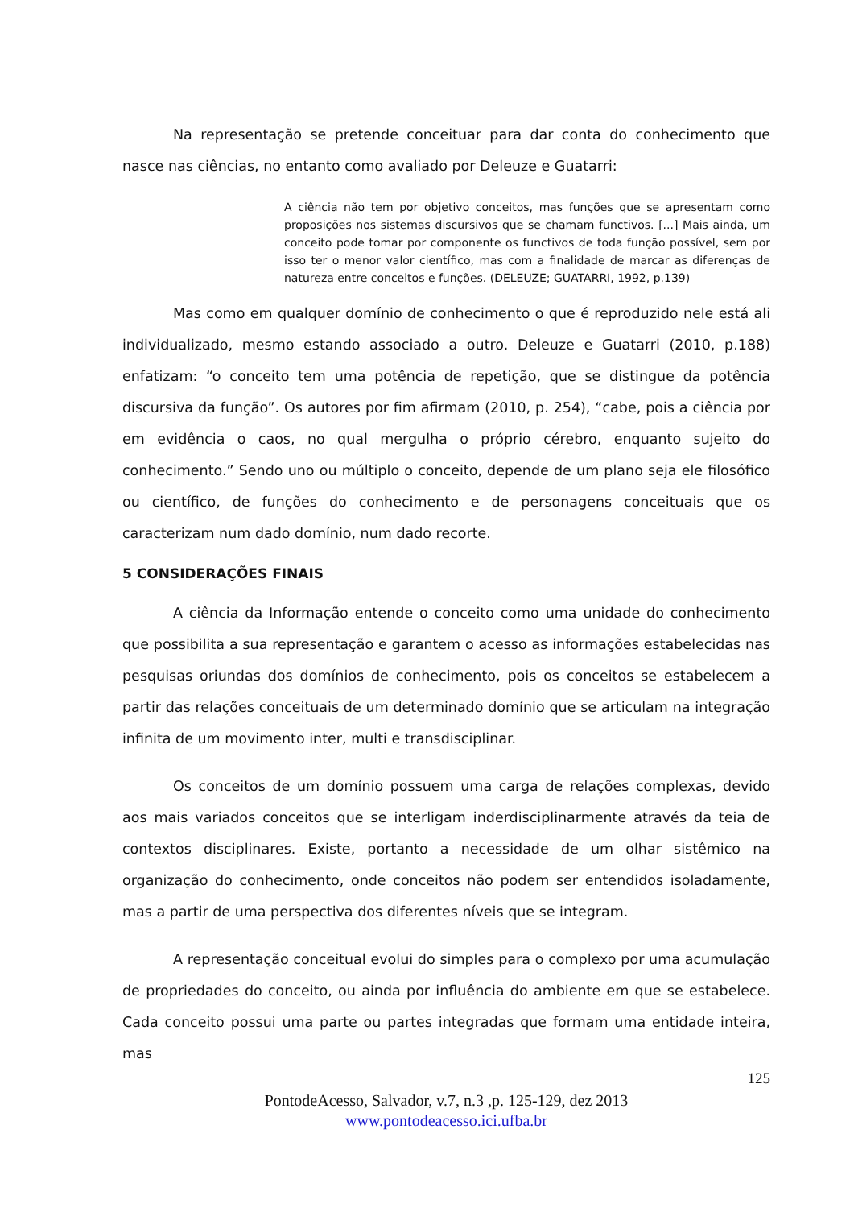Na representação se pretende conceituar para dar conta do conhecimento que nasce nas ciências, no entanto como avaliado por Deleuze e Guatarri:
A ciência não tem por objetivo conceitos, mas funções que se apresentam como proposições nos sistemas discursivos que se chamam functivos. [...] Mais ainda, um conceito pode tomar por componente os functivos de toda função possível, sem por isso ter o menor valor científico, mas com a finalidade de marcar as diferenças de natureza entre conceitos e funções. (DELEUZE; GUATARRI, 1992, p.139)
Mas como em qualquer domínio de conhecimento o que é reproduzido nele está ali individualizado, mesmo estando associado a outro. Deleuze e Guatarri (2010, p.188) enfatizam: “o conceito tem uma potência de repetição, que se distingue da potência discursiva da função”. Os autores por fim afirmam (2010, p. 254), “cabe, pois a ciência por em evidência o caos, no qual mergulha o próprio cérebro, enquanto sujeito do conhecimento.” Sendo uno ou múltiplo o conceito, depende de um plano seja ele filosófico ou científico, de funções do conhecimento e de personagens conceituais que os caracterizam num dado domínio, num dado recorte.
5 CONSIDERAÇÕES FINAIS
A ciência da Informação entende o conceito como uma unidade do conhecimento que possibilita a sua representação e garantem o acesso as informações estabelecidas nas pesquisas oriundas dos domínios de conhecimento, pois os conceitos se estabelecem a partir das relações conceituais de um determinado domínio que se articulam na integração infinita de um movimento inter, multi e transdisciplinar.
Os conceitos de um domínio possuem uma carga de relações complexas, devido aos mais variados conceitos que se interligam inderdisciplinarmente através da teia de contextos disciplinares. Existe, portanto a necessidade de um olhar sistêmico na organização do conhecimento, onde conceitos não podem ser entendidos isoladamente, mas a partir de uma perspectiva dos diferentes níveis que se integram.
A representação conceitual evolui do simples para o complexo por uma acumulação de propriedades do conceito, ou ainda por influência do ambiente em que se estabelece. Cada conceito possui uma parte ou partes integradas que formam uma entidade inteira, mas
125
PontodeAcesso, Salvador, v.7, n.3 ,p. 125-129, dez 2013
www.pontodeacesso.ici.ufba.br